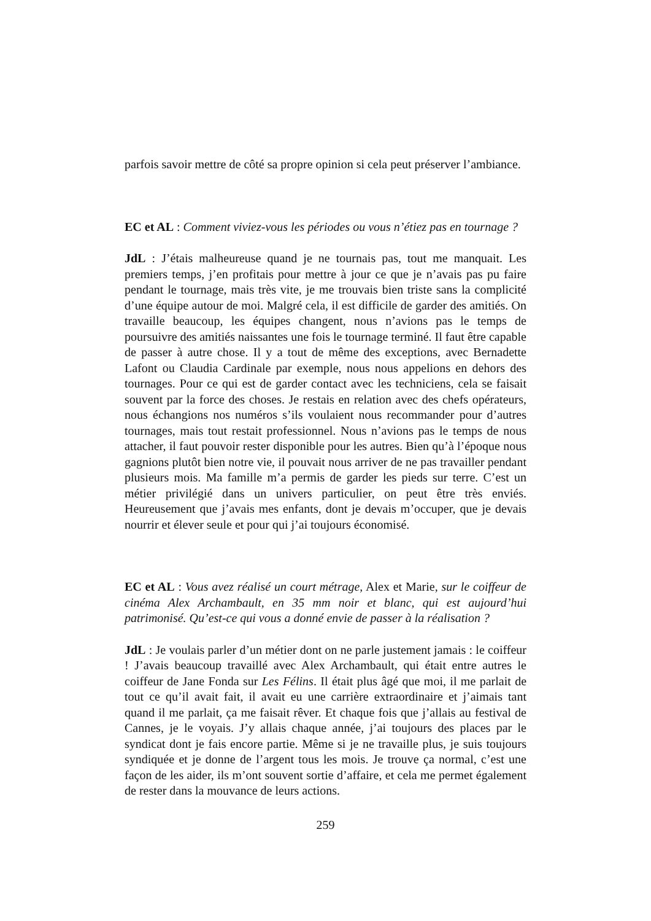parfois savoir mettre de côté sa propre opinion si cela peut préserver l’ambiance.
EC et AL : Comment viviez-vous les périodes ou vous n’étiez pas en tournage ?
JdL : J’étais malheureuse quand je ne tournais pas, tout me manquait. Les premiers temps, j’en profitais pour mettre à jour ce que je n’avais pas pu faire pendant le tournage, mais très vite, je me trouvais bien triste sans la complicité d’une équipe autour de moi. Malgré cela, il est difficile de garder des amitiés. On travaille beaucoup, les équipes changent, nous n’avions pas le temps de poursuivre des amitiés naissantes une fois le tournage terminé. Il faut être capable de passer à autre chose. Il y a tout de même des exceptions, avec Bernadette Lafont ou Claudia Cardinale par exemple, nous nous appelions en dehors des tournages. Pour ce qui est de garder contact avec les techniciens, cela se faisait souvent par la force des choses. Je restais en relation avec des chefs opérateurs, nous échangions nos numéros s’ils voulaient nous recommander pour d’autres tournages, mais tout restait professionnel. Nous n’avions pas le temps de nous attacher, il faut pouvoir rester disponible pour les autres. Bien qu’à l’époque nous gagnions plutôt bien notre vie, il pouvait nous arriver de ne pas travailler pendant plusieurs mois. Ma famille m’a permis de garder les pieds sur terre. C’est un métier privilégié dans un univers particulier, on peut être très enviés. Heureusement que j’avais mes enfants, dont je devais m’occuper, que je devais nourrir et élever seule et pour qui j’ai toujours économisé.
EC et AL : Vous avez réalisé un court métrage, Alex et Marie, sur le coiffeur de cinéma Alex Archambault, en 35 mm noir et blanc, qui est aujourd’hui patrimonisé. Qu’est-ce qui vous a donné envie de passer à la réalisation ?
JdL : Je voulais parler d’un métier dont on ne parle justement jamais : le coiffeur ! J’avais beaucoup travaillé avec Alex Archambault, qui était entre autres le coiffeur de Jane Fonda sur Les Félins. Il était plus âgé que moi, il me parlait de tout ce qu’il avait fait, il avait eu une carrière extraordinaire et j’aimais tant quand il me parlait, ça me faisait rêver. Et chaque fois que j’allais au festival de Cannes, je le voyais. J’y allais chaque année, j’ai toujours des places par le syndicat dont je fais encore partie. Même si je ne travaille plus, je suis toujours syndiquée et je donne de l’argent tous les mois. Je trouve ça normal, c’est une façon de les aider, ils m’ont souvent sortie d’affaire, et cela me permet également de rester dans la mouvance de leurs actions.
259